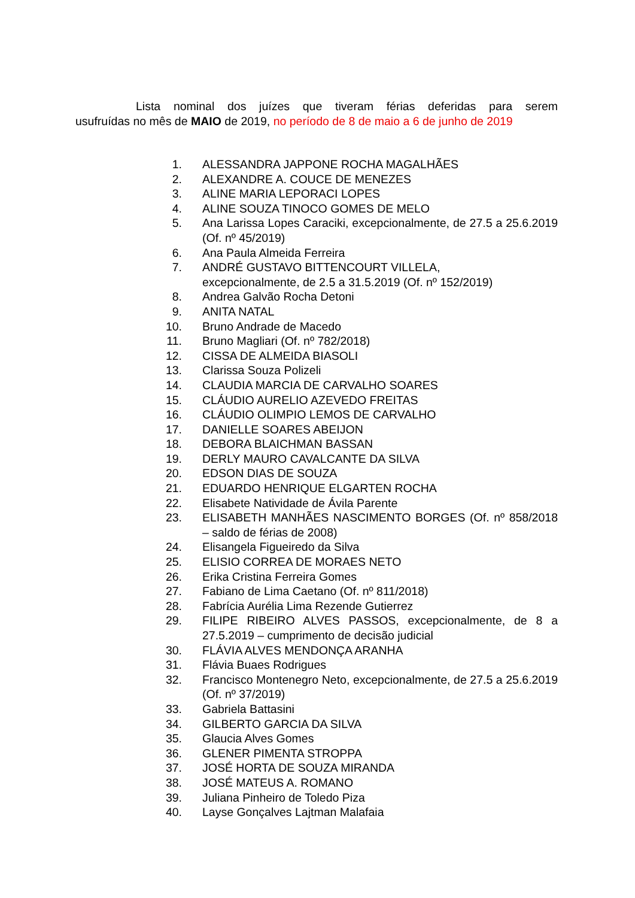Lista nominal dos juízes que tiveram férias deferidas para serem
usufruídas no mês de MAIO de 2019, no período de 8 de maio a 6 de junho de 2019
1. ALESSANDRA JAPPONE ROCHA MAGALHÃES
2. ALEXANDRE A. COUCE DE MENEZES
3. ALINE MARIA LEPORACI LOPES
4. ALINE SOUZA TINOCO GOMES DE MELO
5. Ana Larissa Lopes Caraciki, excepcionalmente, de 27.5 a 25.6.2019 (Of. nº 45/2019)
6. Ana Paula Almeida Ferreira
7. ANDRÉ GUSTAVO BITTENCOURT VILLELA,
excepcionalmente, de 2.5 a 31.5.2019 (Of. nº 152/2019)
8. Andrea Galvão Rocha Detoni
9. ANITA NATAL
10. Bruno Andrade de Macedo
11. Bruno Magliari (Of. nº 782/2018)
12. CISSA DE ALMEIDA BIASOLI
13. Clarissa Souza Polizeli
14. CLAUDIA MARCIA DE CARVALHO SOARES
15. CLÁUDIO AURELIO AZEVEDO FREITAS
16. CLÁUDIO OLIMPIO LEMOS DE CARVALHO
17. DANIELLE SOARES ABEIJON
18. DEBORA BLAICHMAN BASSAN
19. DERLY MAURO CAVALCANTE DA SILVA
20. EDSON DIAS DE SOUZA
21. EDUARDO HENRIQUE ELGARTEN ROCHA
22. Elisabete Natividade de Ávila Parente
23. ELISABETH MANHÃES NASCIMENTO BORGES (Of. nº 858/2018 – saldo de férias de 2008)
24. Elisangela Figueiredo da Silva
25. ELISIO CORREA DE MORAES NETO
26. Erika Cristina Ferreira Gomes
27. Fabiano de Lima Caetano (Of. nº 811/2018)
28. Fabrícia Aurélia Lima Rezende Gutierrez
29. FILIPE RIBEIRO ALVES PASSOS, excepcionalmente, de 8 a 27.5.2019 – cumprimento de decisão judicial
30. FLÁVIA ALVES MENDONÇA ARANHA
31. Flávia Buaes Rodrigues
32. Francisco Montenegro Neto, excepcionalmente, de 27.5 a 25.6.2019 (Of. nº 37/2019)
33. Gabriela Battasini
34. GILBERTO GARCIA DA SILVA
35. Glaucia Alves Gomes
36. GLENER PIMENTA STROPPA
37. JOSÉ HORTA DE SOUZA MIRANDA
38. JOSÉ MATEUS A. ROMANO
39. Juliana Pinheiro de Toledo Piza
40. Layse Gonçalves Lajtman Malafaia